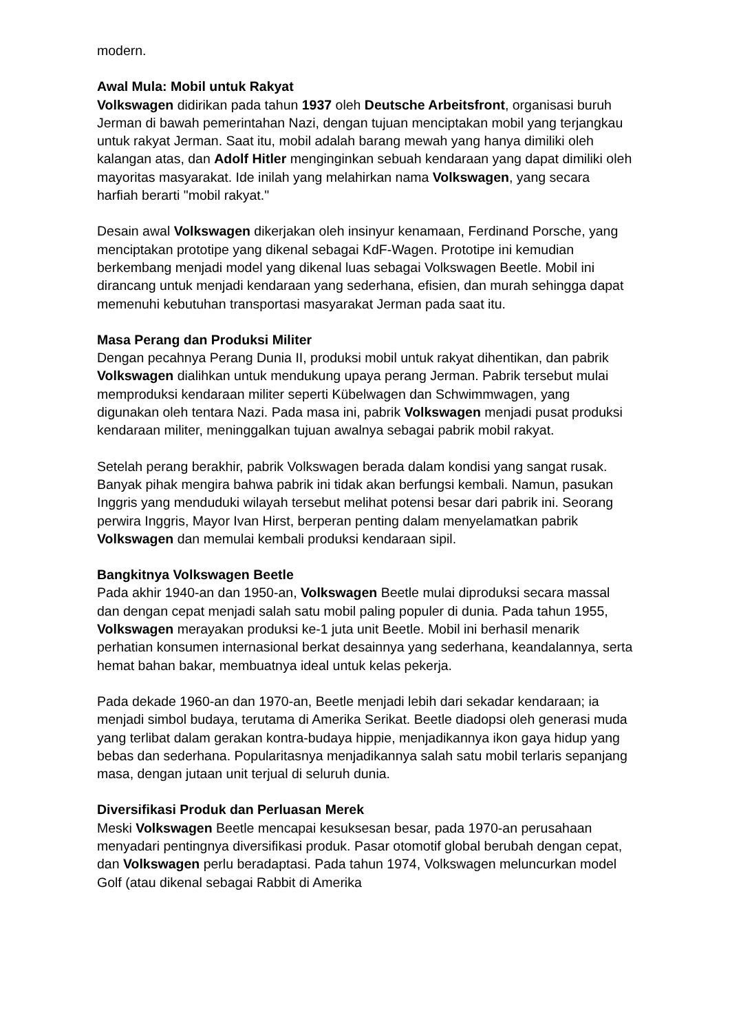modern.
Awal Mula: Mobil untuk Rakyat
Volkswagen didirikan pada tahun 1937 oleh Deutsche Arbeitsfront, organisasi buruh Jerman di bawah pemerintahan Nazi, dengan tujuan menciptakan mobil yang terjangkau untuk rakyat Jerman. Saat itu, mobil adalah barang mewah yang hanya dimiliki oleh kalangan atas, dan Adolf Hitler menginginkan sebuah kendaraan yang dapat dimiliki oleh mayoritas masyarakat. Ide inilah yang melahirkan nama Volkswagen, yang secara harfiah berarti "mobil rakyat."
Desain awal Volkswagen dikerjakan oleh insinyur kenamaan, Ferdinand Porsche, yang menciptakan prototipe yang dikenal sebagai KdF-Wagen. Prototipe ini kemudian berkembang menjadi model yang dikenal luas sebagai Volkswagen Beetle. Mobil ini dirancang untuk menjadi kendaraan yang sederhana, efisien, dan murah sehingga dapat memenuhi kebutuhan transportasi masyarakat Jerman pada saat itu.
Masa Perang dan Produksi Militer
Dengan pecahnya Perang Dunia II, produksi mobil untuk rakyat dihentikan, dan pabrik Volkswagen dialihkan untuk mendukung upaya perang Jerman. Pabrik tersebut mulai memproduksi kendaraan militer seperti Kübelwagen dan Schwimmwagen, yang digunakan oleh tentara Nazi. Pada masa ini, pabrik Volkswagen menjadi pusat produksi kendaraan militer, meninggalkan tujuan awalnya sebagai pabrik mobil rakyat.
Setelah perang berakhir, pabrik Volkswagen berada dalam kondisi yang sangat rusak. Banyak pihak mengira bahwa pabrik ini tidak akan berfungsi kembali. Namun, pasukan Inggris yang menduduki wilayah tersebut melihat potensi besar dari pabrik ini. Seorang perwira Inggris, Mayor Ivan Hirst, berperan penting dalam menyelamatkan pabrik Volkswagen dan memulai kembali produksi kendaraan sipil.
Bangkitnya Volkswagen Beetle
Pada akhir 1940-an dan 1950-an, Volkswagen Beetle mulai diproduksi secara massal dan dengan cepat menjadi salah satu mobil paling populer di dunia. Pada tahun 1955, Volkswagen merayakan produksi ke-1 juta unit Beetle. Mobil ini berhasil menarik perhatian konsumen internasional berkat desainnya yang sederhana, keandalannya, serta hemat bahan bakar, membuatnya ideal untuk kelas pekerja.
Pada dekade 1960-an dan 1970-an, Beetle menjadi lebih dari sekadar kendaraan; ia menjadi simbol budaya, terutama di Amerika Serikat. Beetle diadopsi oleh generasi muda yang terlibat dalam gerakan kontra-budaya hippie, menjadikannya ikon gaya hidup yang bebas dan sederhana. Popularitasnya menjadikannya salah satu mobil terlaris sepanjang masa, dengan jutaan unit terjual di seluruh dunia.
Diversifikasi Produk dan Perluasan Merek
Meski Volkswagen Beetle mencapai kesuksesan besar, pada 1970-an perusahaan menyadari pentingnya diversifikasi produk. Pasar otomotif global berubah dengan cepat, dan Volkswagen perlu beradaptasi. Pada tahun 1974, Volkswagen meluncurkan model Golf (atau dikenal sebagai Rabbit di Amerika